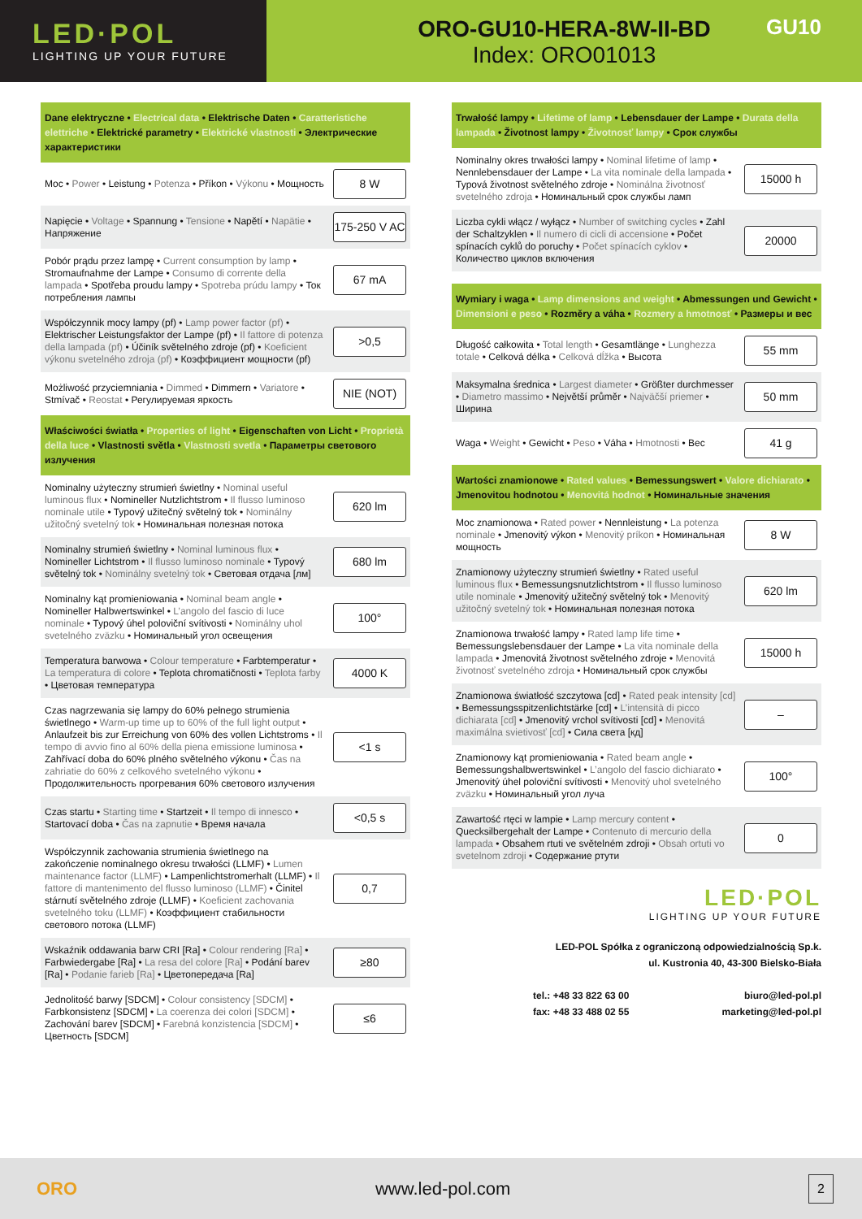LED·POL
LIGHTING UP YOUR FUTURE
ORO-GU10-HERA-8W-II-BD
Index: ORO01013
GU10
Dane elektryczne • Electrical data • Elektrische Daten • Caratteristiche elettriche • Elektrické parametry • Elektrické vlastnosti • Электрические характеристики
| Moc • Power • Leistung • Potenza • Příkon • Výkonu • Мощность | 8 W |
| Napięcie • Voltage • Spannung • Tensione • Napětí • Napätie • Напряжение | 175-250 V AC |
| Pobór prądu przez lampę • Current consumption by lamp • Stromaufnahme der Lampe • Consumo di corrente della lampada • Spotřeba proudu lampy • Spotreba prúdu lampy • Ток потребления лампы | 67 mA |
| Współczynnik mocy lampy (pf) • Lamp power factor (pf) • Elektrischer Leistungsfaktor der Lampe (pf) • Il fattore di potenza della lampada (pf) • Účiník světelného zdroje (pf) • Koeficient výkonu svetelného zdroja (pf) • Коэффициент мощности (pf) | >0,5 |
| Możliwość przyciemniania • Dimmed • Dimmern • Variatore • Stmívač • Reostat • Регулируемая яркость | NIE (NOT) |
Właściwości światła • Properties of light • Eigenschaften von Licht • Proprietà della luce • Vlastnosti světla • Vlastnosti svetla • Параметры светового излучения
| Nominalny użyteczny strumień świetlny • Nominal useful luminous flux • Nomineller Nutzlichtstrom • Il flusso luminoso nominale utile • Typový užitečný světelný tok • Nominálny užitočný svetelný tok • Номинальная полезная потока | 620 lm |
| Nominalny strumień świetlny • Nominal luminous flux • Nomineller Lichtstrom • Il flusso luminoso nominale • Typový světelný tok • Nominálny svetelný tok • Световая отдача [лм] | 680 lm |
| Nominalny kąt promieniowania • Nominal beam angle • Nomineller Halbwertswinkel • L’angolo del fascio di luce nominale • Typový úhel poloviční svítivosti • Nominálny uhol svetelného zväzku • Номинальный угол освещения | 100° |
| Temperatura barwowa • Colour temperature • Farbtemperatur • La temperatura di colore • Teplota chromatičnosti • Teplota farby • Цветовая температура | 4000 K |
| Czas nagrzewania się lampy do 60% pełnego strumienia świetlnego • Warm-up time up to 60% of the full light output • Anlaufzeit bis zur Erreichung von 60% des vollen Lichtstroms • Il tempo di avvio fino al 60% della piena emissione luminosa • Zahřívací doba do 60% plného světelného výkonu • Čas na zahriatie do 60% z celkového svetelného výkonu • Продолжительность прогревания 60% светового излучения | <1 s |
| Czas startu • Starting time • Startzeit • Il tempo di innesco • Startovací doba • Čas na zapnutie • Время начала | <0,5 s |
| Współczynnik zachowania strumienia świetlnego na zakończenie nominalnego okresu trwałości (LLMF) • Lumen maintenance factor (LLMF) • Lampenlichtstromerhalt (LLMF) • Il fattore di mantenimento del flusso luminoso (LLMF) • Činitel stárnutí světelného zdroje (LLMF) • Koeficient zachovania svetelného toku (LLMF) • Коэффициент стабильности светового потока (LLMF) | 0,7 |
| Wskaźnik oddawania barw CRI [Ra] • Colour rendering [Ra] • Farbwiedergabe [Ra] • La resa del colore [Ra] • Podání barev [Ra] • Podanie farieb [Ra] • Цветопередача [Ra] | ≥80 |
| Jednolitość barwy [SDCM] • Colour consistency [SDCM] • Farbkonsistenz [SDCM] • La coerenza dei colori [SDCM] • Zachování barev [SDCM] • Farebná konzistencia [SDCM] • Цветность [SDCM] | ≤6 |
Trwałość lampy • Lifetime of lamp • Lebensdauer der Lampe • Durata della lampada • Životnost lampy • Životnosť lampy • Срок службы
| Nominalny okres trwałości lampy • Nominal lifetime of lamp • Nennlebensdauer der Lampe • La vita nominale della lampada • Typová životnost světelného zdroje • Nominálna životnosť svetelného zdroja • Номинальный срок службы ламп | 15000 h |
| Liczba cykli włącz / wyłącz • Number of switching cycles • Zahl der Schaltzyklen • Il numero di cicli di accensione • Počet spínacích cyklů do poruchy • Počet spínacích cyklov • Количество циклов включения | 20000 |
Wymiary i waga • Lamp dimensions and weight • Abmessungen und Gewicht • Dimensioni e peso • Rozměry a váha • Rozmery a hmotnosť • Размеры и вес
| Długość całkowita • Total length • Gesamtlänge • Lunghezza totale • Celková délka • Celková dĺžka • Высота | 55 mm |
| Maksymalna średnica • Largest diameter • Größter durchmesser • Diametro massimo • Největší průměr • Najväčší priemer • Ширина | 50 mm |
| Waga • Weight • Gewicht • Peso • Váha • Hmotnosti • Вес | 41 g |
Wartości znamionowe • Rated values • Bemessungswert • Valore dichiarato • Jmenovitou hodnotou • Menovitá hodnot • Номинальные значения
| Moc znamionowa • Rated power • Nennleistung • La potenza nominale • Jmenovitý výkon • Menovitý príkon • Номинальная мощность | 8 W |
| Znamionowy użyteczny strumień świetlny • Rated useful luminous flux • Bemessungsnutzlichtstrom • Il flusso luminoso utile nominale • Jmenovitý užitečný světelný tok • Menovitý užitočný svetelný tok • Номинальная полезная потока | 620 lm |
| Znamionowa trwałość lampy • Rated lamp life time • Bemessungslebensdauer der Lampe • La vita nominale della lampada • Jmenovitá životnost světelného zdroje • Menovitá životnosť svetelného zdroja • Номинальный срок службы | 15000 h |
| Znamionowa światłość szczytowa [cd] • Rated peak intensity [cd] • Bemessungsspitzenlichtstärke [cd] • L’intensità di picco dichiarata [cd] • Jmenovitý vrchol svítivosti [cd] • Menovitá maximálna svietivosť [cd] • Сила света [кд] | – |
| Znamionowy kąt promieniowania • Rated beam angle • Bemessungshalbwertswinkel • L’angolo del fascio dichiarato • Jmenovitý úhel poloviční svítivosti • Menovitý uhol svetelného zväzku • Номинальный угол луча | 100° |
| Zawartość rtęci w lampie • Lamp mercury content • Quecksilbergehalt der Lampe • Contenuto di mercurio della lampada • Obsahem rtuti ve světelném zdroji • Obsah ortuti vo svetelnom zdroji • Содержание ртути | 0 |
LED·POL
LIGHTING UP YOUR FUTURE
LED-POL Spółka z ograniczoną odpowiedzialnością Sp.k.
ul. Kustronia 40, 43-300 Bielsko-Biała
tel.: +48 33 822 63 00
fax: +48 33 488 02 55
biuro@led-pol.pl
marketing@led-pol.pl
ORO www.led-pol.com 2